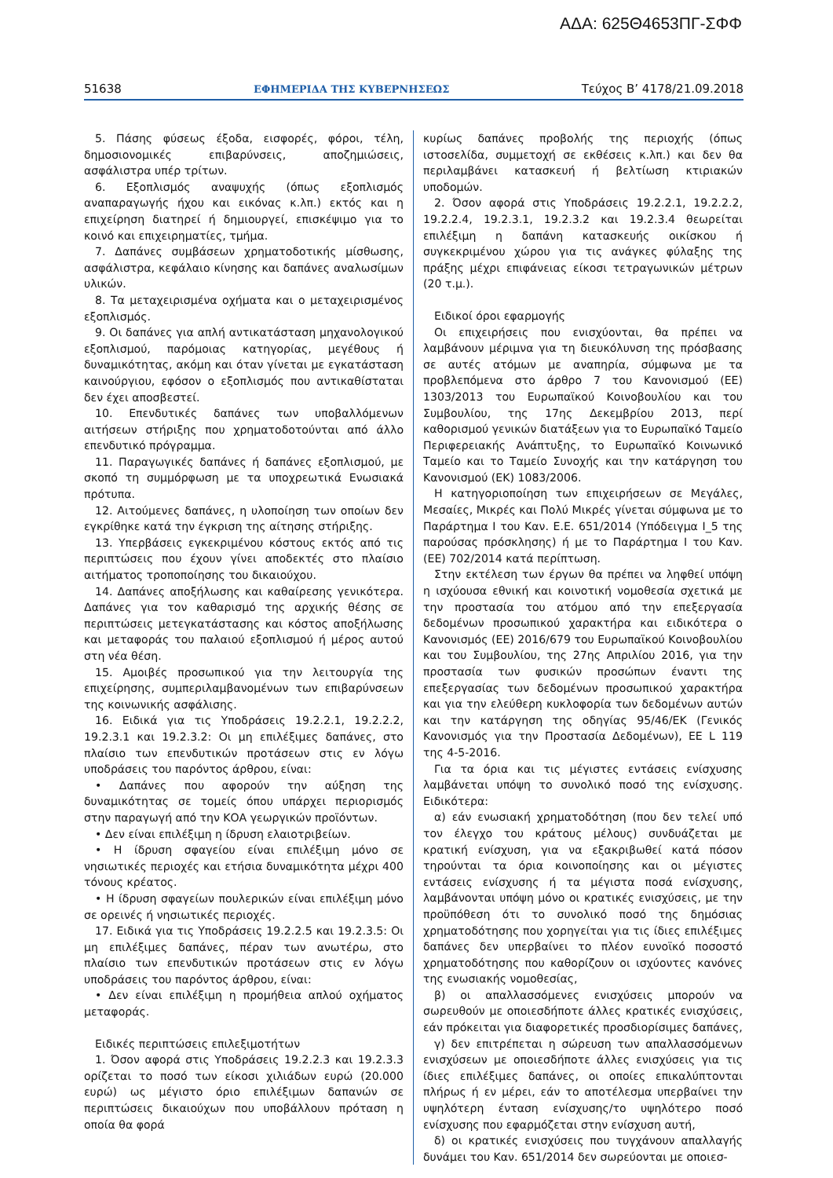ΑΔΑ: 625Θ4653ΠΓ-ΣΦΦ
51638 ΕΦΗΜΕΡΙΔΑ ΤΗΣ ΚΥΒΕΡΝΗΣΕΩΣ Τεύχος B’ 4178/21.09.2018
5. Πάσης φύσεως έξοδα, εισφορές, φόροι, τέλη, δημοσιονομικές επιβαρύνσεις, αποζημιώσεις, ασφάλιστρα υπέρ τρίτων.
6. Εξοπλισμός αναψυχής (όπως εξοπλισμός αναπαραγωγής ήχου και εικόνας κ.λπ.) εκτός και η επιχείρηση διατηρεί ή δημιουργεί, επισκέψιμο για το κοινό και επιχειρηματίες, τμήμα.
7. Δαπάνες συμβάσεων χρηματοδοτικής μίσθωσης, ασφάλιστρα, κεφάλαιο κίνησης και δαπάνες αναλωσίμων υλικών.
8. Τα μεταχειρισμένα οχήματα και ο μεταχειρισμένος εξοπλισμός.
9. Οι δαπάνες για απλή αντικατάσταση μηχανολογικού εξοπλισμού, παρόμοιας κατηγορίας, μεγέθους ή δυναμικότητας, ακόμη και όταν γίνεται με εγκατάσταση καινούργιου, εφόσον ο εξοπλισμός που αντικαθίσταται δεν έχει αποσβεστεί.
10. Επενδυτικές δαπάνες των υποβαλλόμενων αιτήσεων στήριξης που χρηματοδοτούνται από άλλο επενδυτικό πρόγραμμα.
11. Παραγωγικές δαπάνες ή δαπάνες εξοπλισμού, με σκοπό τη συμμόρφωση με τα υποχρεωτικά Ενωσιακά πρότυπα.
12. Αιτούμενες δαπάνες, η υλοποίηση των οποίων δεν εγκρίθηκε κατά την έγκριση της αίτησης στήριξης.
13. Υπερβάσεις εγκεκριμένου κόστους εκτός από τις περιπτώσεις που έχουν γίνει αποδεκτές στο πλαίσιο αιτήματος τροποποίησης του δικαιούχου.
14. Δαπάνες αποξήλωσης και καθαίρεσης γενικότερα. Δαπάνες για τον καθαρισμό της αρχικής θέσης σε περιπτώσεις μετεγκατάστασης και κόστος αποξήλωσης και μεταφοράς του παλαιού εξοπλισμού ή μέρος αυτού στη νέα θέση.
15. Αμοιβές προσωπικού για την λειτουργία της επιχείρησης, συμπεριλαμβανομένων των επιβαρύνσεων της κοινωνικής ασφάλισης.
16. Ειδικά για τις Υποδράσεις 19.2.2.1, 19.2.2.2, 19.2.3.1 και 19.2.3.2: Οι μη επιλέξιμες δαπάνες, στο πλαίσιο των επενδυτικών προτάσεων στις εν λόγω υποδράσεις του παρόντος άρθρου, είναι:
• Δαπάνες που αφορούν την αύξηση της δυναμικότητας σε τομείς όπου υπάρχει περιορισμός στην παραγωγή από την ΚΟΑ γεωργικών προϊόντων.
• Δεν είναι επιλέξιμη η ίδρυση ελαιοτριβείων.
• Η ίδρυση σφαγείου είναι επιλέξιμη μόνο σε νησιωτικές περιοχές και ετήσια δυναμικότητα μέχρι 400 τόνους κρέατος.
• Η ίδρυση σφαγείων πουλερικών είναι επιλέξιμη μόνο σε ορεινές ή νησιωτικές περιοχές.
17. Ειδικά για τις Υποδράσεις 19.2.2.5 και 19.2.3.5: Οι μη επιλέξιμες δαπάνες, πέραν των ανωτέρω, στο πλαίσιο των επενδυτικών προτάσεων στις εν λόγω υποδράσεις του παρόντος άρθρου, είναι:
• Δεν είναι επιλέξιμη η προμήθεια απλού οχήματος μεταφοράς.
Ειδικές περιπτώσεις επιλεξιμοτήτων
1. Όσον αφορά στις Υποδράσεις 19.2.2.3 και 19.2.3.3 ορίζεται το ποσό των είκοσι χιλιάδων ευρώ (20.000 ευρώ) ως μέγιστο όριο επιλέξιμων δαπανών σε περιπτώσεις δικαιούχων που υποβάλλουν πρόταση η οποία θα φορά
κυρίως δαπάνες προβολής της περιοχής (όπως ιστοσελίδα, συμμετοχή σε εκθέσεις κ.λπ.) και δεν θα περιλαμβάνει κατασκευή ή βελτίωση κτιριακών υποδομών.
2. Όσον αφορά στις Υποδράσεις 19.2.2.1, 19.2.2.2, 19.2.2.4, 19.2.3.1, 19.2.3.2 και 19.2.3.4 θεωρείται επιλέξιμη η δαπάνη κατασκευής οικίσκου ή συγκεκριμένου χώρου για τις ανάγκες φύλαξης της πράξης μέχρι επιφάνειας είκοσι τετραγωνικών μέτρων (20 τ.μ.).
Ειδικοί όροι εφαρμογής
Οι επιχειρήσεις που ενισχύονται, θα πρέπει να λαμβάνουν μέριμνα για τη διευκόλυνση της πρόσβασης σε αυτές ατόμων με αναπηρία, σύμφωνα με τα προβλεπόμενα στο άρθρο 7 του Κανονισμού (ΕΕ) 1303/2013 του Ευρωπαϊκού Κοινοβουλίου και του Συμβουλίου, της 17ης Δεκεμβρίου 2013, περί καθορισμού γενικών διατάξεων για το Ευρωπαϊκό Ταμείο Περιφερειακής Ανάπτυξης, το Ευρωπαϊκό Κοινωνικό Ταμείο και το Ταμείο Συνοχής και την κατάργηση του Κανονισμού (ΕΚ) 1083/2006.
Η κατηγοριοποίηση των επιχειρήσεων σε Μεγάλες, Μεσαίες, Μικρές και Πολύ Μικρές γίνεται σύμφωνα με το Παράρτημα Ι του Καν. Ε.Ε. 651/2014 (Υπόδειγμα Ι_5 της παρούσας πρόσκλησης) ή με το Παράρτημα Ι του Καν. (ΕΕ) 702/2014 κατά περίπτωση.
Στην εκτέλεση των έργων θα πρέπει να ληφθεί υπόψη η ισχύουσα εθνική και κοινοτική νομοθεσία σχετικά με την προστασία του ατόμου από την επεξεργασία δεδομένων προσωπικού χαρακτήρα και ειδικότερα ο Κανονισμός (ΕΕ) 2016/679 του Ευρωπαϊκού Κοινοβουλίου και του Συμβουλίου, της 27ης Απριλίου 2016, για την προστασία των φυσικών προσώπων έναντι της επεξεργασίας των δεδομένων προσωπικού χαρακτήρα και για την ελεύθερη κυκλοφορία των δεδομένων αυτών και την κατάργηση της οδηγίας 95/46/ΕΚ (Γενικός Κανονισμός για την Προστασία Δεδομένων), ΕΕ L 119 της 4-5-2016.
Για τα όρια και τις μέγιστες εντάσεις ενίσχυσης λαμβάνεται υπόψη το συνολικό ποσό της ενίσχυσης. Ειδικότερα:
α) εάν ενωσιακή χρηματοδότηση (που δεν τελεί υπό τον έλεγχο του κράτους μέλους) συνδυάζεται με κρατική ενίσχυση, για να εξακριβωθεί κατά πόσον τηρούνται τα όρια κοινοποίησης και οι μέγιστες εντάσεις ενίσχυσης ή τα μέγιστα ποσά ενίσχυσης, λαμβάνονται υπόψη μόνο οι κρατικές ενισχύσεις, με την προϋπόθεση ότι το συνολικό ποσό της δημόσιας χρηματοδότησης που χορηγείται για τις ίδιες επιλέξιμες δαπάνες δεν υπερβαίνει το πλέον ευνοϊκό ποσοστό χρηματοδότησης που καθορίζουν οι ισχύοντες κανόνες της ενωσιακής νομοθεσίας,
β) οι απαλλασσόμενες ενισχύσεις μπορούν να σωρευθούν με οποιεσδήποτε άλλες κρατικές ενισχύσεις, εάν πρόκειται για διαφορετικές προσδιορίσιμες δαπάνες,
γ) δεν επιτρέπεται η σώρευση των απαλλασσόμενων ενισχύσεων με οποιεσδήποτε άλλες ενισχύσεις για τις ίδιες επιλέξιμες δαπάνες, οι οποίες επικαλύπτονται πλήρως ή εν μέρει, εάν το αποτέλεσμα υπερβαίνει την υψηλότερη ένταση ενίσχυσης/το υψηλότερο ποσό ενίσχυσης που εφαρμόζεται στην ενίσχυση αυτή,
δ) οι κρατικές ενισχύσεις που τυγχάνουν απαλλαγής δυνάμει του Καν. 651/2014 δεν σωρεύονται με οποιεσ-